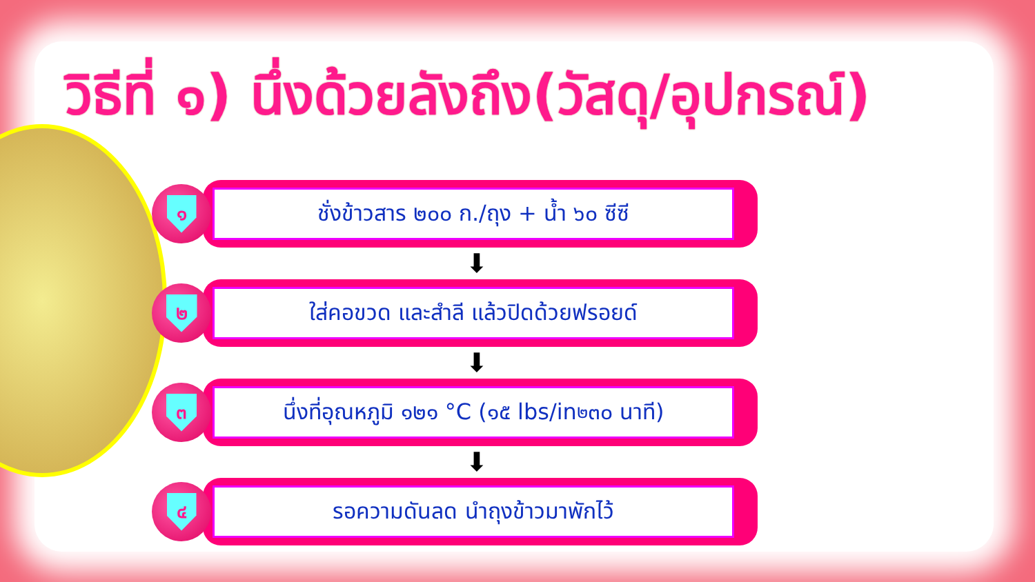วิธีที่ ๑) นึ่งด้วยลังถึง(วัสดุ/อุปกรณ์)
๑
ชั่งข้าวสาร ๒๐๐ ก./ถุง + น้ำ ๖๐ ซีซี
⬇
๒
ใส่คอขวด และสำลี แล้วปิดด้วยฟรอยด์
⬇
๓
นึ่งที่อุณหภูมิ ๑๒๑ °C (๑๕ lbs/in<sup>๒</sup> ๓๐ นาที)
⬇
๔
รอความดันลด นำถุงข้าวมาพักไว้